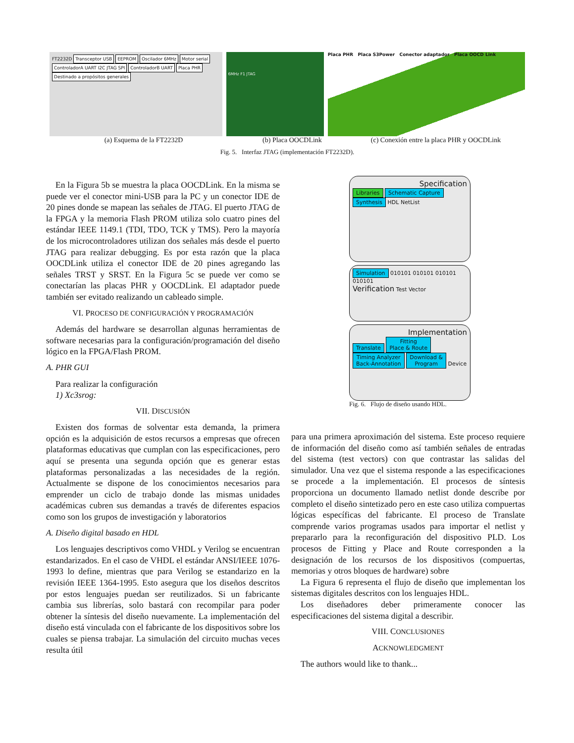FT2232D Transceptor USB EEPROM Oscilador 6MHz Motor serial ControladorA UART I2C JTAG SPI ControladorB UART Placa PHR Destinado a propósitos generales
6MHz F1 JTAG
Placa PHR Placa S3Power Conector adaptador Placa OOCD Link
(a) Esquema de la FT2232D (b) Placa OOCDLink (c) Conexión entre la placa PHR y OOCDLink
Fig. 5. Interfaz JTAG (implementación FT2232D).
Specification
Libraries Schematic Capture Synthesis HDL NetList
Simulation 010101 010101 010101 010101
Verification Test Vector
Implementation
Translate Fitting
Place & Route Timing Analyzer
Back-Annotation Download &
Program Device
Fig. 6. Flujo de diseño usando HDL.
En la Figura 5b se muestra la placa OOCDLink. En la misma se puede ver el conector mini-USB para la PC y un conector IDE de 20 pines donde se mapean las señales de JTAG. El puerto JTAG de la FPGA y la memoria Flash PROM utiliza solo cuatro pines del estándar IEEE 1149.1 (TDI, TDO, TCK y TMS). Pero la mayoría de los microcontroladores utilizan dos señales más desde el puerto JTAG para realizar debugging. Es por esta razón que la placa OOCDLink utiliza el conector IDE de 20 pines agregando las señales TRST y SRST. En la Figura 5c se puede ver como se conectarían las placas PHR y OOCDLink. El adaptador puede también ser evitado realizando un cableado simple.
VI. PROCESO DE CONFIGURACIÓN Y PROGRAMACIÓN
Además del hardware se desarrollan algunas herramientas de software necesarias para la configuración/programación del diseño lógico en la FPGA/Flash PROM.
A. PHR GUI
Para realizar la configuración
1) Xc3srog:
VII. DISCUSIÓN
Existen dos formas de solventar esta demanda, la primera opción es la adquisición de estos recursos a empresas que ofrecen plataformas educativas que cumplan con las especificaciones, pero aquí se presenta una segunda opción que es generar estas plataformas personalizadas a las necesidades de la región. Actualmente se dispone de los conocimientos necesarios para emprender un ciclo de trabajo donde las mismas unidades académicas cubren sus demandas a través de diferentes espacios como son los grupos de investigación y laboratorios
A. Diseño digital basado en HDL
Los lenguajes descriptivos como VHDL y Verilog se encuentran estandarizados. En el caso de VHDL el estándar ANSI/IEEE 1076-1993 lo define, mientras que para Verilog se estandarizo en la revisión IEEE 1364-1995. Esto asegura que los diseños descritos por estos lenguajes puedan ser reutilizados. Si un fabricante cambia sus librerías, solo bastará con recompilar para poder obtener la síntesis del diseño nuevamente. La implementación del diseño está vinculada con el fabricante de los dispositivos sobre los cuales se piensa trabajar. La simulación del circuito muchas veces resulta útil
para una primera aproximación del sistema. Este proceso requiere de información del diseño como así también señales de entradas del sistema (test vectors) con que contrastar las salidas del simulador. Una vez que el sistema responde a las especificaciones se procede a la implementación. El procesos de síntesis proporciona un documento llamado netlist donde describe por completo el diseño sintetizado pero en este caso utiliza compuertas lógicas específicas del fabricante. El proceso de Translate comprende varios programas usados para importar el netlist y prepararlo para la reconfiguración del dispositivo PLD. Los procesos de Fitting y Place and Route corresponden a la designación de los recursos de los dispositivos (compuertas, memorias y otros bloques de hardware) sobre
La Figura 6 representa el flujo de diseño que implementan los sistemas digitales descritos con los lenguajes HDL.
Los diseñadores deber primeramente conocer las especificaciones del sistema digital a describir.
VIII. CONCLUSIONES
ACKNOWLEDGMENT
The authors would like to thank...